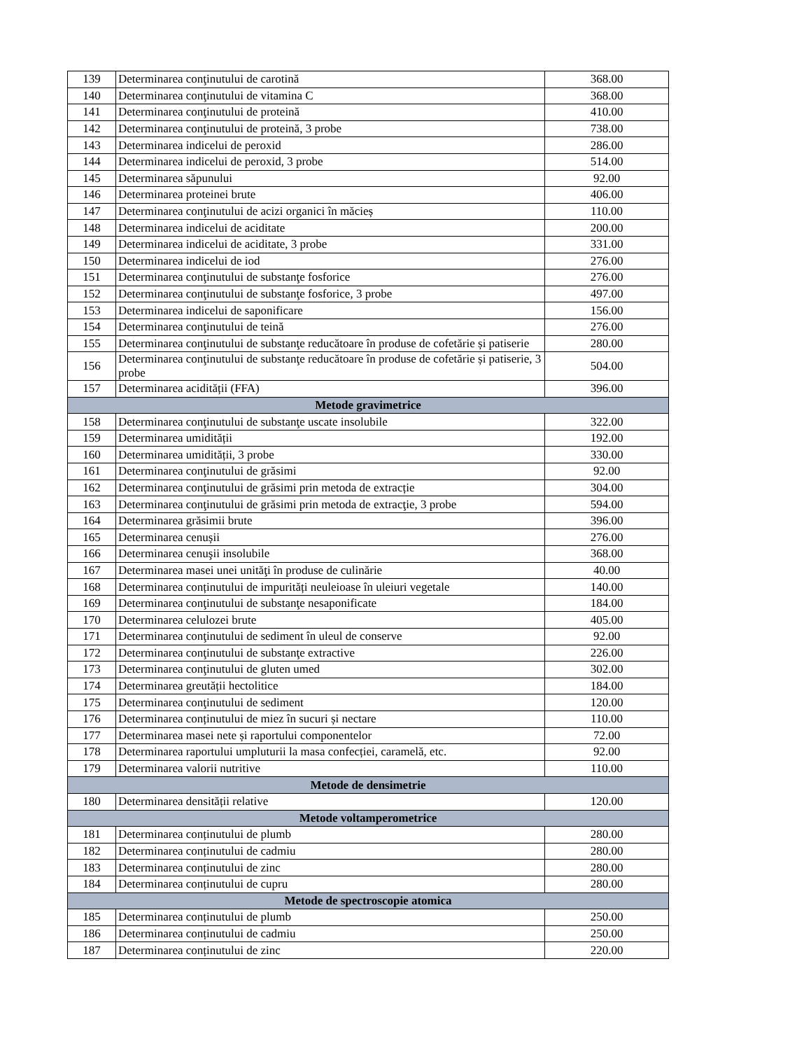| 139 | Determinarea conţinutului de carotină | 368.00 |
| 140 | Determinarea conţinutului de vitamina C | 368.00 |
| 141 | Determinarea conţinutului de proteină | 410.00 |
| 142 | Determinarea conţinutului de proteină, 3 probe | 738.00 |
| 143 | Determinarea indicelui de peroxid | 286.00 |
| 144 | Determinarea indicelui de peroxid, 3 probe | 514.00 |
| 145 | Determinarea săpunului | 92.00 |
| 146 | Determinarea proteinei brute | 406.00 |
| 147 | Determinarea conţinutului de acizi organici în măcieș | 110.00 |
| 148 | Determinarea indicelui de aciditate | 200.00 |
| 149 | Determinarea indicelui de aciditate, 3 probe | 331.00 |
| 150 | Determinarea indicelui de iod | 276.00 |
| 151 | Determinarea conţinutului de substanţe fosforice | 276.00 |
| 152 | Determinarea conţinutului de substanţe fosforice, 3 probe | 497.00 |
| 153 | Determinarea indicelui de saponificare | 156.00 |
| 154 | Determinarea conţinutului de teină | 276.00 |
| 155 | Determinarea conţinutului de substanţe reducătoare în produse de cofetărie și patiserie | 280.00 |
| 156 | Determinarea conţinutului de substanţe reducătoare în produse de cofetărie și patiserie, 3 probe | 504.00 |
| 157 | Determinarea acidității (FFA) | 396.00 |
| Metode gravimetrice | | |
| 158 | Determinarea conţinutului de substanţe uscate insolubile | 322.00 |
| 159 | Determinarea umidității | 192.00 |
| 160 | Determinarea umidității, 3 probe | 330.00 |
| 161 | Determinarea conţinutului de grăsimi | 92.00 |
| 162 | Determinarea conţinutului de grăsimi prin metoda de extracție | 304.00 |
| 163 | Determinarea conţinutului de grăsimi prin metoda de extracţie, 3 probe | 594.00 |
| 164 | Determinarea grăsimii brute | 396.00 |
| 165 | Determinarea cenușii | 276.00 |
| 166 | Determinarea cenuşii insolubile | 368.00 |
| 167 | Determinarea masei unei unităţi în produse de culinărie | 40.00 |
| 168 | Determinarea conținutului de impurități neuleioase în uleiuri vegetale | 140.00 |
| 169 | Determinarea conţinutului de substanţe nesaponificate | 184.00 |
| 170 | Determinarea celulozei brute | 405.00 |
| 171 | Determinarea conţinutului de sediment în uleul de conserve | 92.00 |
| 172 | Determinarea conţinutului de substanţe extractive | 226.00 |
| 173 | Determinarea conţinutului de gluten umed | 302.00 |
| 174 | Determinarea greutății hectolitice | 184.00 |
| 175 | Determinarea conţinutului de sediment | 120.00 |
| 176 | Determinarea conținutului de miez în sucuri și nectare | 110.00 |
| 177 | Determinarea masei nete și raportului componentelor | 72.00 |
| 178 | Determinarea raportului umpluturii la masa confecției, caramelă, etc. | 92.00 |
| 179 | Determinarea valorii nutritive | 110.00 |
| Metode de densimetrie | | |
| 180 | Determinarea densității relative | 120.00 |
| Metode voltamperometrice | | |
| 181 | Determinarea conținutului de plumb | 280.00 |
| 182 | Determinarea conținutului de cadmiu | 280.00 |
| 183 | Determinarea conținutului de zinc | 280.00 |
| 184 | Determinarea conținutului de cupru | 280.00 |
| Metode de spectroscopie atomica | | |
| 185 | Determinarea conținutului de plumb | 250.00 |
| 186 | Determinarea conținutului de cadmiu | 250.00 |
| 187 | Determinarea conținutului de zinc | 220.00 |